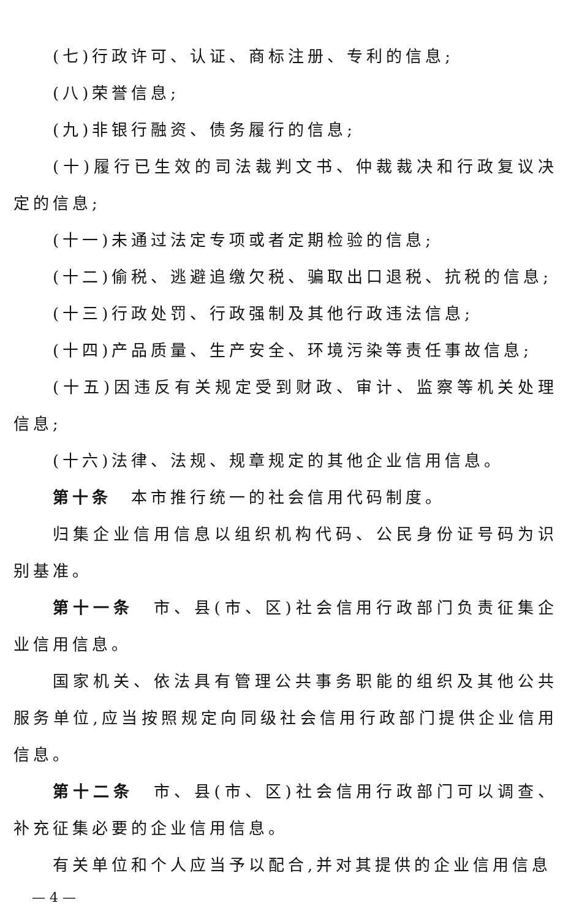(七)行政许可、认证、商标注册、专利的信息;
(八)荣誉信息;
(九)非银行融资、债务履行的信息;
(十)履行已生效的司法裁判文书、仲裁裁决和行政复议决定的信息;
(十一)未通过法定专项或者定期检验的信息;
(十二)偷税、逃避追缴欠税、骗取出口退税、抗税的信息;
(十三)行政处罚、行政强制及其他行政违法信息;
(十四)产品质量、生产安全、环境污染等责任事故信息;
(十五)因违反有关规定受到财政、审计、监察等机关处理信息;
(十六)法律、法规、规章规定的其他企业信用信息。
第十条　本市推行统一的社会信用代码制度。
归集企业信用信息以组织机构代码、公民身份证号码为识别基准。
第十一条　市、县(市、区)社会信用行政部门负责征集企业信用信息。
国家机关、依法具有管理公共事务职能的组织及其他公共服务单位,应当按照规定向同级社会信用行政部门提供企业信用信息。
第十二条　市、县(市、区)社会信用行政部门可以调查、补充征集必要的企业信用信息。
有关单位和个人应当予以配合,并对其提供的企业信用信息
— 4 —